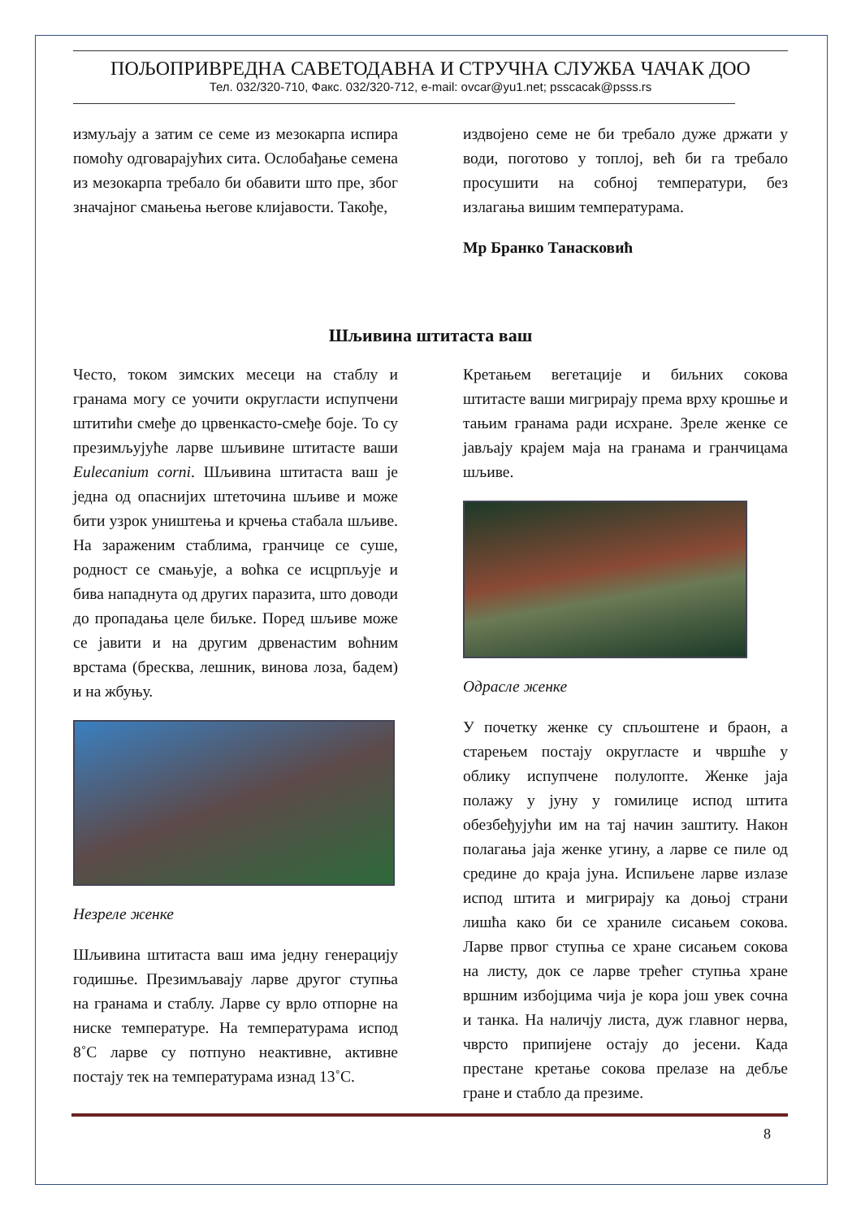ПОЉОПРИВРЕДНА САВЕТОДАВНА И СТРУЧНА СЛУЖБА ЧАЧАК ДОО
Тел. 032/320-710, Факс. 032/320-712, e-mail: ovcar@yu1.net; psscacak@psss.rs
измуљају а затим се семе из мезокарпа испира помоћу одговарајућих сита. Ослобађање семена из мезокарпа требало би обавити што пре, због значајног смањења његове клијавости. Такође,
издвојено семе не би требало дуже држати у води, поготово у топлој, већ би га требало просушити на собној температури, без излагања вишим температурама.
Мр Бранко Танасковић
Шљивина штитаста ваш
Често, током зимских месеци на стаблу и гранама могу се уочити округласти испупчени штитићи смеђе до црвенкасто-смеђе боје. То су презимљујуће ларве шљивине штитасте ваши Eulecanium corni. Шљивина штитаста ваш је једна од опаснијих штеточина шљиве и може бити узрок уништења и крчења стабала шљиве. На зараженим стаблима, гранчице се суше, родност се смањује, а воћка се исцрпљује и бива нападнута од других паразита, што доводи до пропадања целе биљке. Поред шљиве може се јавити и на другим дрвенастим воћним врстама (бресква, лешник, винова лоза, бадем) и на жбуњу.
Незреле женке
Шљивина штитаста ваш има једну генерацију годишње. Презимљавају ларве другог ступња на гранама и стаблу. Ларве су врло отпорне на ниске температуре. На температурама испод 8˚C ларве су потпуно неактивне, активне постају тек на температурама изнад 13˚C.
Кретањем вегетације и биљних сокова штитасте ваши мигрирају према врху крошње и тањим гранама ради исхране. Зреле женке се јављају крајем маја на гранама и гранчицама шљиве.
Одрасле женке
У почетку женке су спљоштене и браон, а старењем постају округласте и чвршће у облику испупчене полулопте. Женке јаја полажу у јуну у гомилице испод штита обезбеђујући им на тај начин заштиту. Након полагања јаја женке угину, а ларве се пиле од средине до краја јуна. Испиљене ларве излазе испод штита и мигрирају ка доњој страни лишћа како би се храниле сисањем сокова. Ларве првог ступња се хране сисањем сокова на листу, док се ларве трећег ступња хране вршним избојцима чија је кора још увек сочна и танка. На наличју листа, дуж главног нерва, чврсто припијене остају до јесени. Када престане кретање сокова прелазе на дебље гране и стабло да презиме.
8